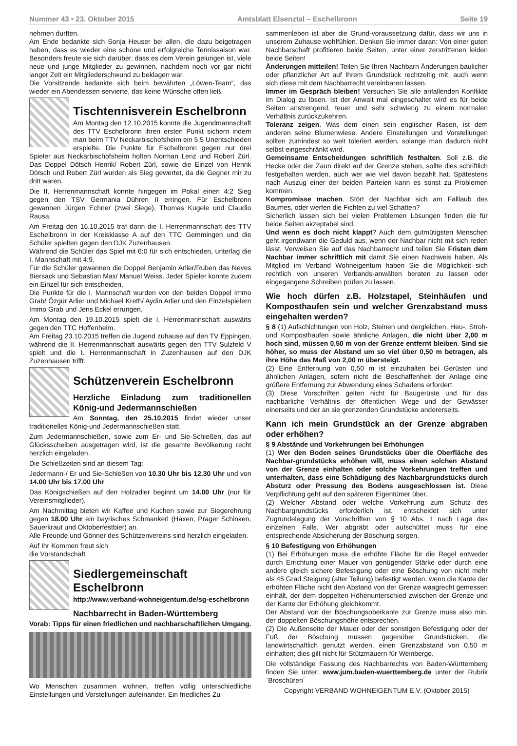Nummer 43 • 23. Oktober 2015 Amtsblatt Elsenztal – Eschelbronn Seite 19
nehmen durften.
Am Ende bedankte sich Sonja Heuser bei allen, die dazu beigetragen haben, dass es wieder eine schöne und erfolgreiche Tennissaison war. Besonders freute sie sich darüber, dass es dem Verein gelungen ist, viele neue und junge Mitglieder zu gewinnen, nachdem noch vor gar nicht langer Zeit ein Mitgliederschwund zu beklagen war.
Die Vorsitzende bedankte sich beim bewährten „Löwen-Team“, das wieder ein Abendessen servierte, das keine Wünsche offen ließ.
Tischtennisverein Eschelbronn
Am Montag den 12.10.2015 konnte die Jugendmannschaft des TTV Eschelbronn ihren ersten Punkt sichern indem man beim TTV Neckarbischofsheim ein 5:5 Unentschieden erspielte. Die Punkte für Eschelbronn gegen nur drei Spieler aus Neckarbischofsheim holten Norman Lenz und Robert Zürl. Das Doppel Dötsch Henrik/ Robert Zürl, sowie die Einzel von Henrik Dötsch und Robert Zürl wurden als Sieg gewertet, da die Gegner mir zu dritt waren.
Die II. Herrenmannschaft konnte hingegen im Pokal einen 4:2 Sieg gegen den TSV Germania Dühren II erringen. Für Eschelbronn gewannen Jürgen Echner (zwei Siege), Thomas Kugele und Claudio Rausa.
Am Freitag den 16.10.2015 traf dann die I. Herrenmannschaft des TTV Eschelbronn in der Kreisklasse A auf den TTC Gemmingen und die Schüler spielten gegen den DJK Zuzenhausen.
Während die Schüler das Spiel mit 6:0 für sich entschieden, unterlag die I. Mannschaft mit 4:9.
Für die Schüler gewannen die Doppel Benjamin Arlier/Ruben das Neves Biersack und Sebastian Max/ Manuel Weiss. Jeder Spieler konnte zudem ein Einzel für sich entscheiden.
Die Punkte für die I. Mannschaft wurden von den beiden Doppel Immo Grab/ Özgür Arlier und Michael Kreth/ Aydin Arlier und den Einzelspielern Immo Grab und Jens Eckel errungen.
Am Montag den 19.10.2015 spielt die I. Herrenmannschaft auswärts gegen den TTC Hoffenheim.
Am Freitag 23.10.2015 treffen die Jugend zuhause auf den TV Eppingen, während die II. Herrenmannschaft auswärts gegen den TTV Sulzfeld V spielt und die I. Herrenmannschaft in Zuzenhausen auf den DJK Zuzenhausen trifft.
Schützenverein Eschelbronn
Herzliche Einladung zum traditionellen König-und Jedermannschießen
Am Sonntag, den 25.10.2015 findet wieder unser traditionelles König-und Jedermannschießen statt.
Zum Jedermannschießen, sowie zum Er- und Sie-Schießen, das auf Glücksscheiben ausgetragen wird, ist die gesamte Bevölkerung recht herzlich eingeladen.
Die Schießzeiten sind an diesem Tag:
Jedermann-/ Er und Sie-Schießen von 10.30 Uhr bis 12.30 Uhr und von 14.00 Uhr bis 17.00 Uhr
Das Königschießen auf den Holzadler beginnt um 14.00 Uhr (nur für Vereinsmitglieder).
Am Nachmittag bieten wir Kaffee und Kuchen sowie zur Siegerehrung gegen 18.00 Uhr ein bayrisches Schmankerl (Haxen, Prager Schinken, Sauerkraut und Oktoberfestbier) an.
Alle Freunde und Gönner des Schützenvereins sind herzlich eingeladen.
Auf Ihr Kommen freut sich
die Vorstandschaft
Siedlergemeinschaft Eschelbronn
http://www.verband-wohneigentum.de/sg-eschelbronn
Nachbarrecht in Baden-Württemberg
Vorab: Tipps für einen friedlichen und nachbarschaftlichen Umgang.
Wo Menschen zusammen wohnen, treffen völlig unterschiedliche Einstellungen und Vorstellungen aufeinander. Ein friedliches Zu-
sammenleben ist aber die Grund-voraussetzung dafür, dass wir uns in unserem Zuhause wohlfühlen. Denken Sie immer daran: Von einer guten Nachbarschaft profitieren beide Seiten, unter einer zerstrittenen leiden beide Seiten!
Änderungen mitteilen! Teilen Sie Ihren Nachbarn Änderungen baulicher oder pflanzlicher Art auf Ihrem Grundstück rechtzeitig mit, auch wenn sich diese mit dem Nachbarrecht vereinbaren lassen.
Immer im Gespräch bleiben! Versuchen Sie alle anfallenden Konflikte im Dialog zu lösen. Ist der Anwalt mal eingeschaltet wird es für beide Seiten anstrengend, teuer und sehr schwierig zu einem normalen Verhältnis zurückzukehren.
Toleranz zeigen. Was dem einen sein englischer Rasen, ist dem anderen seine Blumenwiese. Andere Einstellungen und Vorstellungen sollten zumindest so weit toleriert werden, solange man dadurch nicht selbst eingeschränkt wird.
Gemeinsame Entscheidungen schriftlich festhalten. Soll z.B. die Hecke oder der Zaun direkt auf der Grenze stehen, sollte dies schriftlich festgehalten werden, auch wer wie viel davon bezahlt hat. Spätestens nach Auszug einer der beiden Parteien kann es sonst zu Problemen kommen.
Kompromisse machen. Stört der Nachbar sich am Falllaub des Baumes, oder werfen die Fichten zu viel Schatten?
Sicherlich lassen sich bei vielen Problemen Lösungen finden die für beide Seiten akzeptabel sind.
Und wenn es doch nicht klappt? Auch dem gutmütigsten Menschen geht irgendwann die Geduld aus, wenn der Nachbar nicht mit sich reden lässt. Verweisen Sie auf das Nachbarrecht und teilen Sie Fristen dem Nachbar immer schriftlich mit damit Sie einen Nachweis haben. Als Mitglied im Verband Wohneigentum haben Sie die Möglichkeit sich rechtlich von unseren Verbands-anwälten beraten zu lassen oder eingegangene Schreiben prüfen zu lassen.
Wie hoch dürfen z.B. Holzstapel, Steinhäufen und Komposthaufen sein und welcher Grenzabstand muss eingehalten werden?
§ 8 (1) Aufschichtungen von Holz, Steinen und dergleichen, Heu-, Stroh- und Komposthaufen sowie ähnliche Anlagen, die nicht über 2,00 m hoch sind, müssen 0,50 m von der Grenze entfernt bleiben. Sind sie höher, so muss der Abstand um so viel über 0,50 m betragen, als ihre Höhe das Maß von 2,00 m übersteigt.
(2) Eine Entfernung von 0,50 m ist einzuhalten bei Gerüsten und ähnlichen Anlagen, sofern nicht die Beschaffenheit der Anlage eine größere Entfernung zur Abwendung eines Schadens erfordert.
(3) Diese Vorschriften gelten nicht für Baugerüste und für das nachbarliche Verhältnis der öffentlichen Wege und der Gewässer einerseits und der an sie grenzenden Grundstücke andererseits.
Kann ich mein Grundstück an der Grenze abgraben oder erhöhen?
§ 9 Abstände und Vorkehrungen bei Erhöhungen
(1) Wer den Boden seines Grundstücks über die Oberfläche des Nachbar-grundstücks erhöhen will, muss einen solchen Abstand von der Grenze einhalten oder solche Vorkehrungen treffen und unterhalten, dass eine Schädigung des Nachbargrundstücks durch Absturz oder Pressung des Bodens ausgeschlossen ist. Diese Verpflichtung geht auf den späteren Eigentümer über.
(2) Welcher Abstand oder welche Vorkehrung zum Schutz des Nachbargrundstücks erforderlich ist, entscheidet sich unter Zugrundelegung der Vorschriften von § 10 Abs. 1 nach Lage des einzelnen Falls. Wer abgräbt oder aufschüttet muss für eine entsprechende Absicherung der Böschung sorgen.
§ 10 Befestigung von Erhöhungen
(1) Bei Erhöhungen muss die erhöhte Fläche für die Regel entweder durch Errichtung einer Mauer von genügender Stärke oder durch eine andere gleich sichere Befestigung oder eine Böschung von nicht mehr als 45 Grad Steigung (alter Teilung) befestigt werden, wenn die Kante der erhöhten Fläche nicht den Abstand von der Grenze waagrecht gemessen einhält, der dem doppelten Höhenunterschied zwischen der Grenze und der Kante der Erhöhung gleichkommt.
Der Abstand von der Böschungsoberkante zur Grenze muss also min. der doppelten Böschungshöhe entsprechen.
(2) Die Außenseite der Mauer oder der sonstigen Befestigung oder der Fuß der Böschung müssen gegenüber Grundstücken, die landwirtschaftlich genutzt werden, einen Grenzabstand von 0,50 m einhalten; dies gilt nicht für Stützmauern für Weinberge.
Die vollständige Fassung des Nachbarrechts von Baden-Württemberg finden Sie unter: www.jum.baden-wuerttemberg.de unter der Rubrik `Broschüren´
Copyright VERBAND WOHNEIGENTUM E.V. (Oktober 2015)